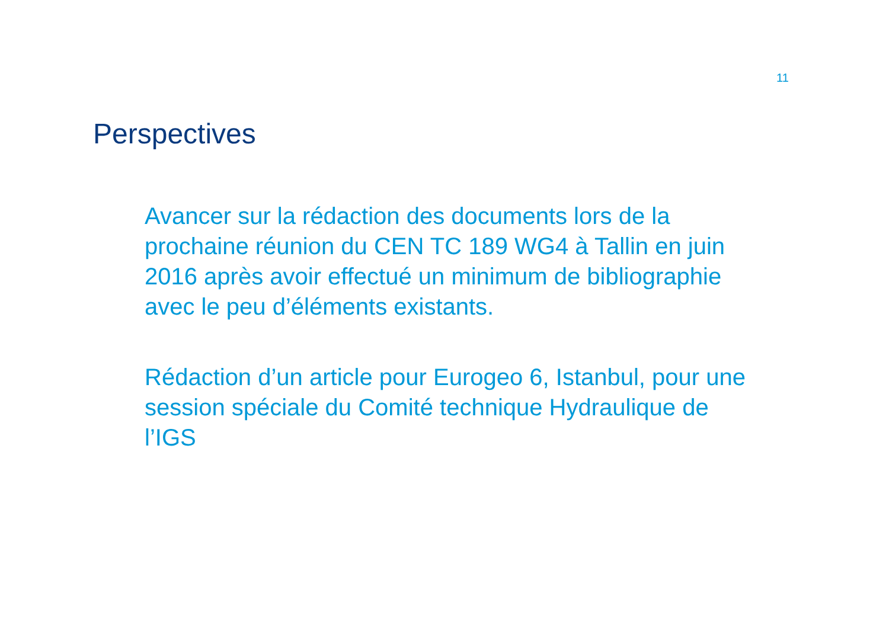11
Perspectives
Avancer sur la rédaction des documents lors de la prochaine réunion du CEN TC 189 WG4 à Tallin en juin 2016 après avoir effectué un minimum de bibliographie avec le peu d’éléments existants.
Rédaction d’un article pour Eurogeo 6, Istanbul, pour une session spéciale du Comité technique Hydraulique de l’IGS